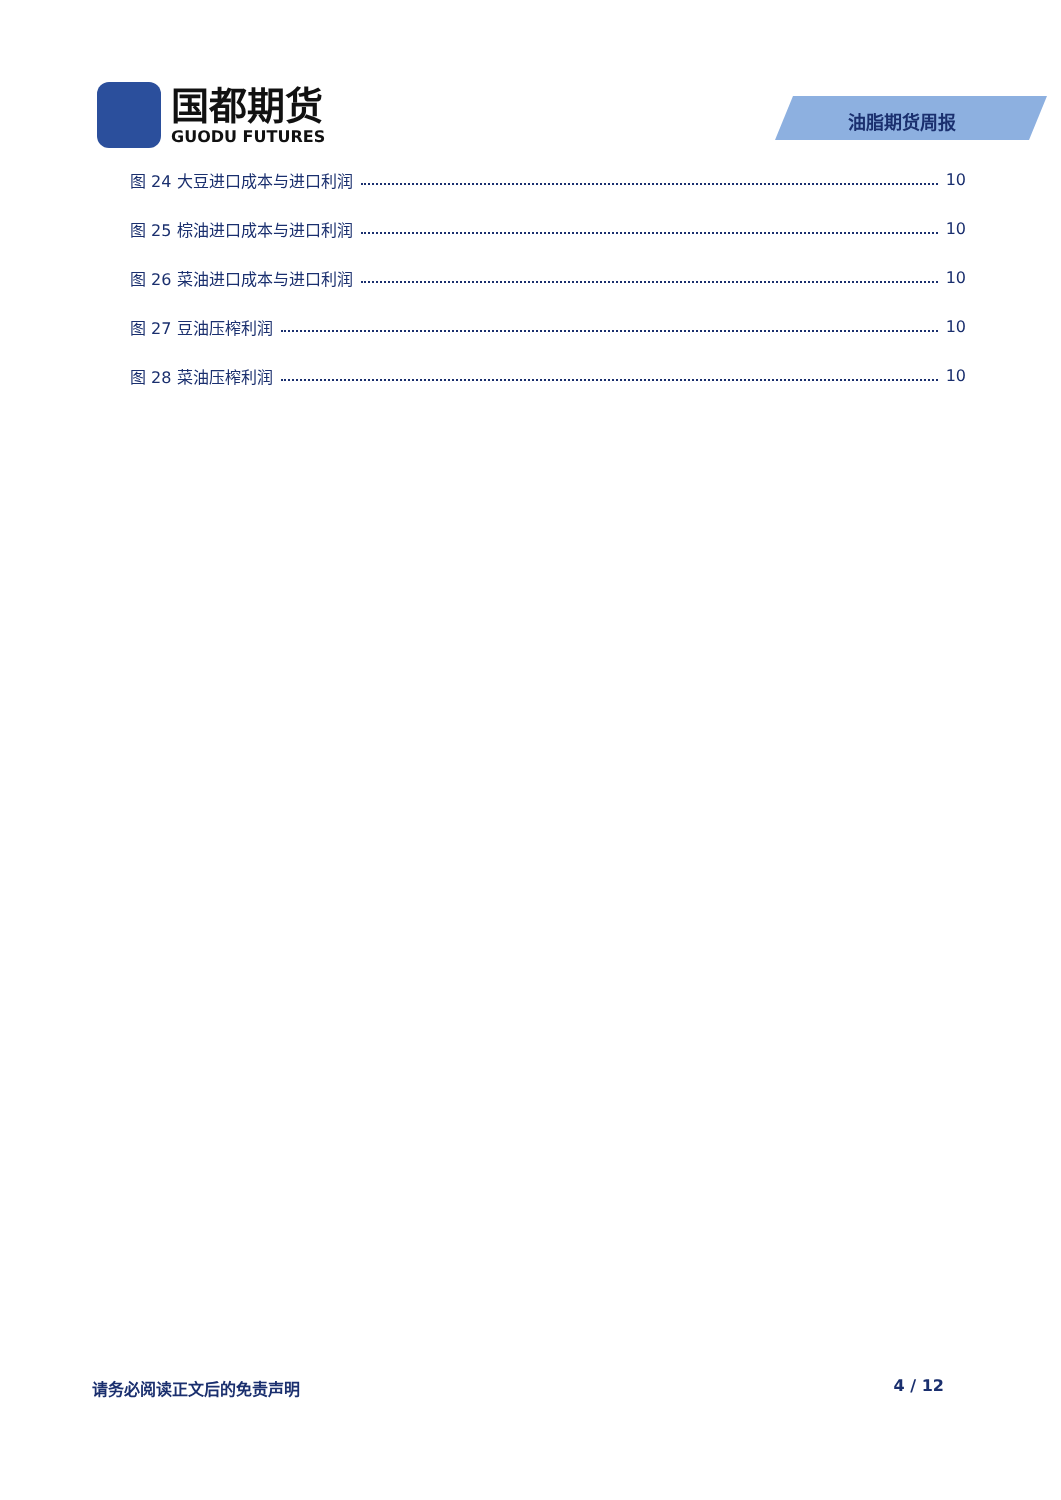国都期货
GUODU FUTURES
油脂期货周报
图 24 大豆进口成本与进口利润 10
图 25 棕油进口成本与进口利润 10
图 26 菜油进口成本与进口利润 10
图 27 豆油压榨利润 10
图 28 菜油压榨利润 10
请务必阅读正文后的免责声明 4 / 12